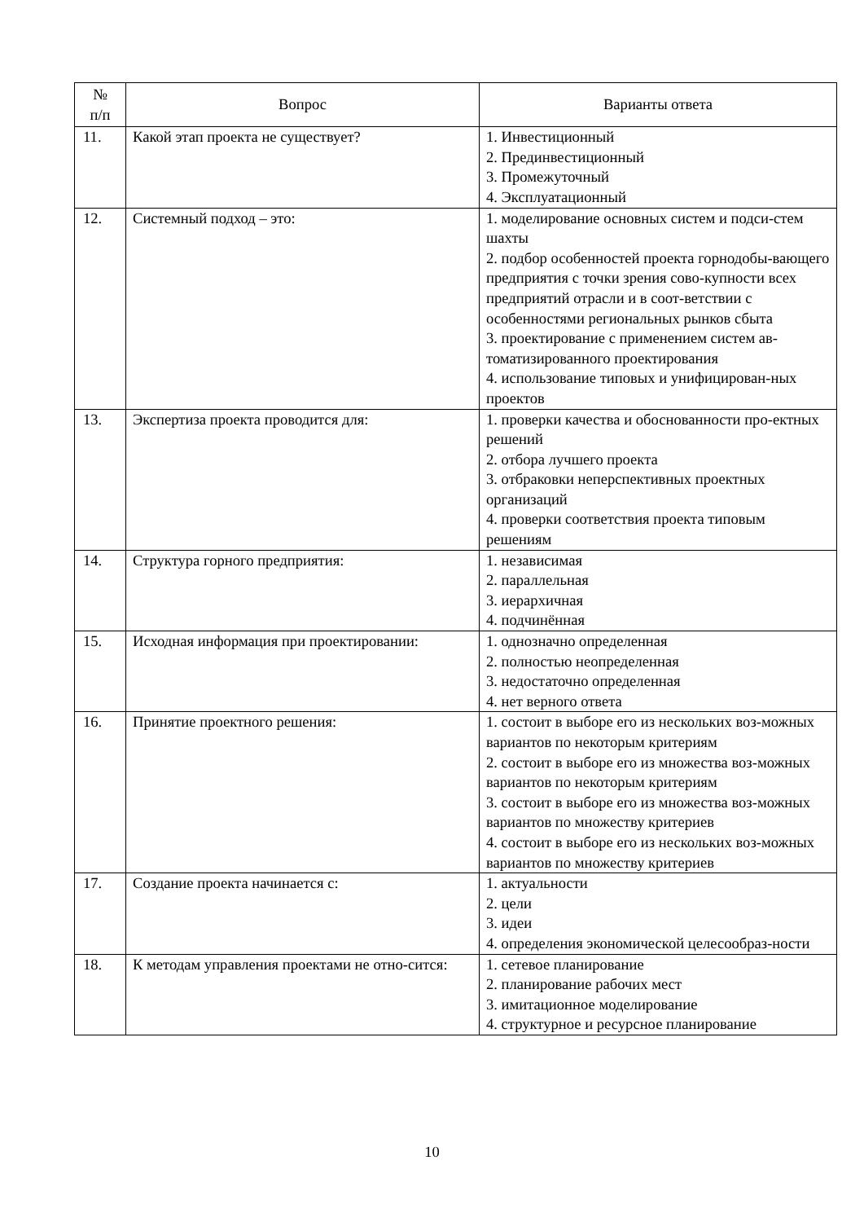| № п/п | Вопрос | Варианты ответа |
| --- | --- | --- |
| 11. | Какой этап проекта не существует? | 1. Инвестиционный 2. Прединвестиционный 3. Промежуточный 4. Эксплуатационный |
| 12. | Системный подход – это: | 1. моделирование основных систем и подси-стем шахты 2. подбор особенностей проекта горнодобы-вающего предприятия с точки зрения сово-купности всех предприятий отрасли и в соот-ветствии с особенностями региональных рынков сбыта 3. проектирование с применением систем ав-томатизированного проектирования 4. использование типовых и унифицирован-ных проектов |
| 13. | Экспертиза проекта проводится для: | 1. проверки качества и обоснованности про-ектных решений 2. отбора лучшего проекта 3. отбраковки неперспективных проектных организаций 4. проверки соответствия проекта типовым решениям |
| 14. | Структура горного предприятия: | 1. независимая 2. параллельная 3. иерархичная 4. подчинённая |
| 15. | Исходная информация при проектировании: | 1. однозначно определенная 2. полностью неопределенная 3. недостаточно определенная 4. нет верного ответа |
| 16. | Принятие проектного решения: | 1. состоит в выборе его из нескольких воз-можных вариантов по некоторым критериям 2. состоит в выборе его из множества воз-можных вариантов по некоторым критериям 3. состоит в выборе его из множества воз-можных вариантов по множеству критериев 4. состоит в выборе его из нескольких воз-можных вариантов по множеству критериев |
| 17. | Создание проекта начинается с: | 1. актуальности 2. цели 3. идеи 4. определения экономической целесообраз-ности |
| 18. | К методам управления проектами не отно-сится: | 1. сетевое планирование 2. планирование рабочих мест 3. имитационное моделирование 4. структурное и ресурсное планирование |
10